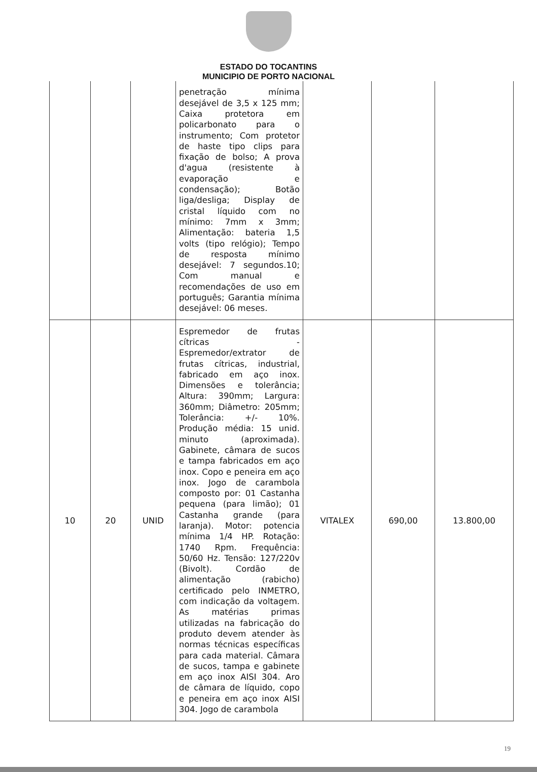ESTADO DO TOCANTINS
MUNICIPIO DE PORTO NACIONAL
| | | | penetração mínima desejável de 3,5 x 125 mm; Caixa protetora em policarbonato para o instrumento; Com protetor de haste tipo clips para fixação de bolso; A prova d'agua (resistente à evaporação e condensação); Botão liga/desliga; Display de cristal líquido com no mínimo: 7mm x 3mm; Alimentação: bateria 1,5 volts (tipo relógio); Tempo de resposta mínimo desejável: 7 segundos.10; Com manual e recomendações de uso em português; Garantia mínima desejável: 06 meses. | | | |
| 10 | 20 | UNID | Espremedor de frutas cítricas - Espremedor/extrator de frutas cítricas, industrial, fabricado em aço inox. Dimensões e tolerância; Altura: 390mm; Largura: 360mm; Diâmetro: 205mm; Tolerância: +/- 10%. Produção média: 15 unid. minuto (aproximada). Gabinete, câmara de sucos e tampa fabricados em aço inox. Copo e peneira em aço inox. Jogo de carambola composto por: 01 Castanha pequena (para limão); 01 Castanha grande (para laranja). Motor: potencia mínima 1/4 HP. Rotação: 1740 Rpm. Frequência: 50/60 Hz. Tensão: 127/220v (Bivolt). Cordão de alimentação (rabicho) certificado pelo INMETRO, com indicação da voltagem. As matérias primas utilizadas na fabricação do produto devem atender às normas técnicas específicas para cada material. Câmara de sucos, tampa e gabinete em aço inox AISI 304. Aro de câmara de líquido, copo e peneira em aço inox AISI 304. Jogo de carambola | VITALEX | 690,00 | 13.800,00 |
19